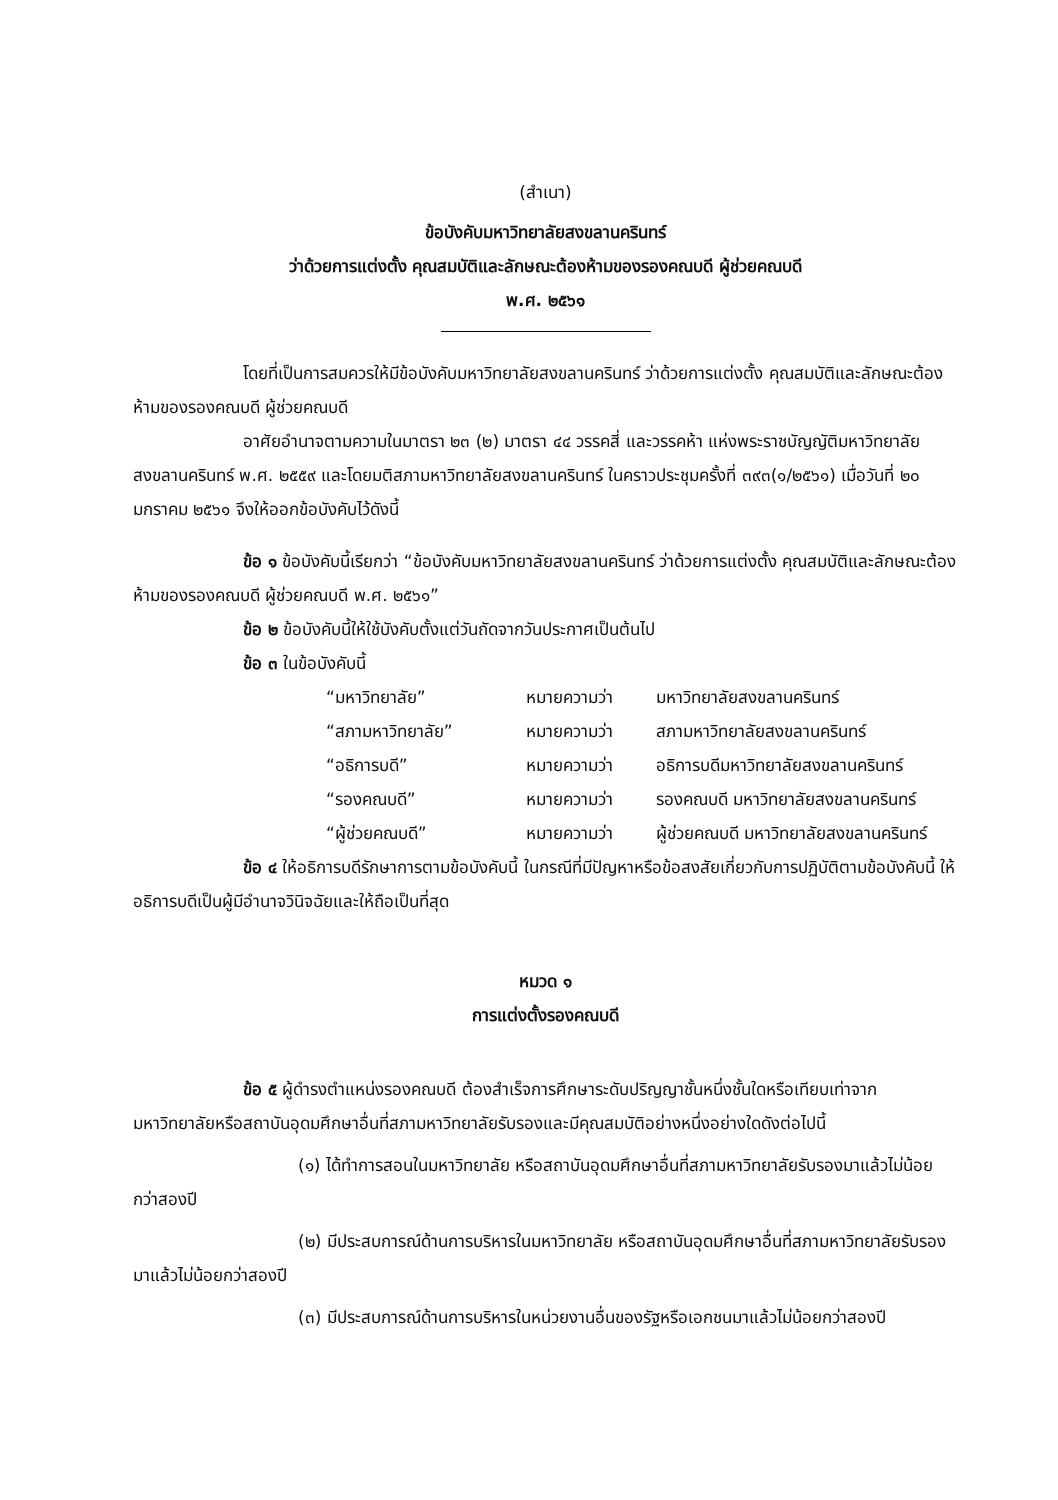(สำเนา)
ข้อบังคับมหาวิทยาลัยสงขลานครินทร์
ว่าด้วยการแต่งตั้ง คุณสมบัติและลักษณะต้องห้ามของรองคณบดี ผู้ช่วยคณบดี
พ.ศ. ๒๕๖๑
โดยที่เป็นการสมควรให้มีข้อบังคับมหาวิทยาลัยสงขลานครินทร์ ว่าด้วยการแต่งตั้ง คุณสมบัติและลักษณะต้องห้ามของรองคณบดี ผู้ช่วยคณบดี
อาศัยอำนาจตามความในมาตรา ๒๓ (๒) มาตรา ๔๔ วรรคสี่ และวรรคห้า แห่งพระราชบัญญัติมหาวิทยาลัยสงขลานครินทร์ พ.ศ. ๒๕๕๙ และโดยมติสภามหาวิทยาลัยสงขลานครินทร์ ในคราวประชุมครั้งที่ ๓๙๓(๑/๒๕๖๑) เมื่อวันที่ ๒๐ มกราคม ๒๕๖๑ จึงให้ออกข้อบังคับไว้ดังนี้
ข้อ ๑ ข้อบังคับนี้เรียกว่า “ข้อบังคับมหาวิทยาลัยสงขลานครินทร์ ว่าด้วยการแต่งตั้ง คุณสมบัติและลักษณะต้องห้ามของรองคณบดี ผู้ช่วยคณบดี พ.ศ. ๒๕๖๑”
ข้อ ๒ ข้อบังคับนี้ให้ใช้บังคับตั้งแต่วันถัดจากวันประกาศเป็นต้นไป
ข้อ ๓ ในข้อบังคับนี้
“มหาวิทยาลัย” หมายความว่า มหาวิทยาลัยสงขลานครินทร์ “สภามหาวิทยาลัย” หมายความว่า สภามหาวิทยาลัยสงขลานครินทร์ “อธิการบดี” หมายความว่า อธิการบดีมหาวิทยาลัยสงขลานครินทร์ “รองคณบดี” หมายความว่า รองคณบดี มหาวิทยาลัยสงขลานครินทร์ “ผู้ช่วยคณบดี” หมายความว่า ผู้ช่วยคณบดี มหาวิทยาลัยสงขลานครินทร์
ข้อ ๔ ให้อธิการบดีรักษาการตามข้อบังคับนี้ ในกรณีที่มีปัญหาหรือข้อสงสัยเกี่ยวกับการปฏิบัติตามข้อบังคับนี้ ให้อธิการบดีเป็นผู้มีอำนาจวินิจฉัยและให้ถือเป็นที่สุด
หมวด ๑
การแต่งตั้งรองคณบดี
ข้อ ๕ ผู้ดำรงตำแหน่งรองคณบดี ต้องสำเร็จการศึกษาระดับปริญญาชั้นหนึ่งชั้นใดหรือเทียบเท่าจากมหาวิทยาลัยหรือสถาบันอุดมศึกษาอื่นที่สภามหาวิทยาลัยรับรองและมีคุณสมบัติอย่างหนึ่งอย่างใดดังต่อไปนี้
(๑) ได้ทำการสอนในมหาวิทยาลัย หรือสถาบันอุดมศึกษาอื่นที่สภามหาวิทยาลัยรับรองมาแล้วไม่น้อยกว่าสองปี
(๒) มีประสบการณ์ด้านการบริหารในมหาวิทยาลัย หรือสถาบันอุดมศึกษาอื่นที่สภามหาวิทยาลัยรับรองมาแล้วไม่น้อยกว่าสองปี
(๓) มีประสบการณ์ด้านการบริหารในหน่วยงานอื่นของรัฐหรือเอกชนมาแล้วไม่น้อยกว่าสองปี